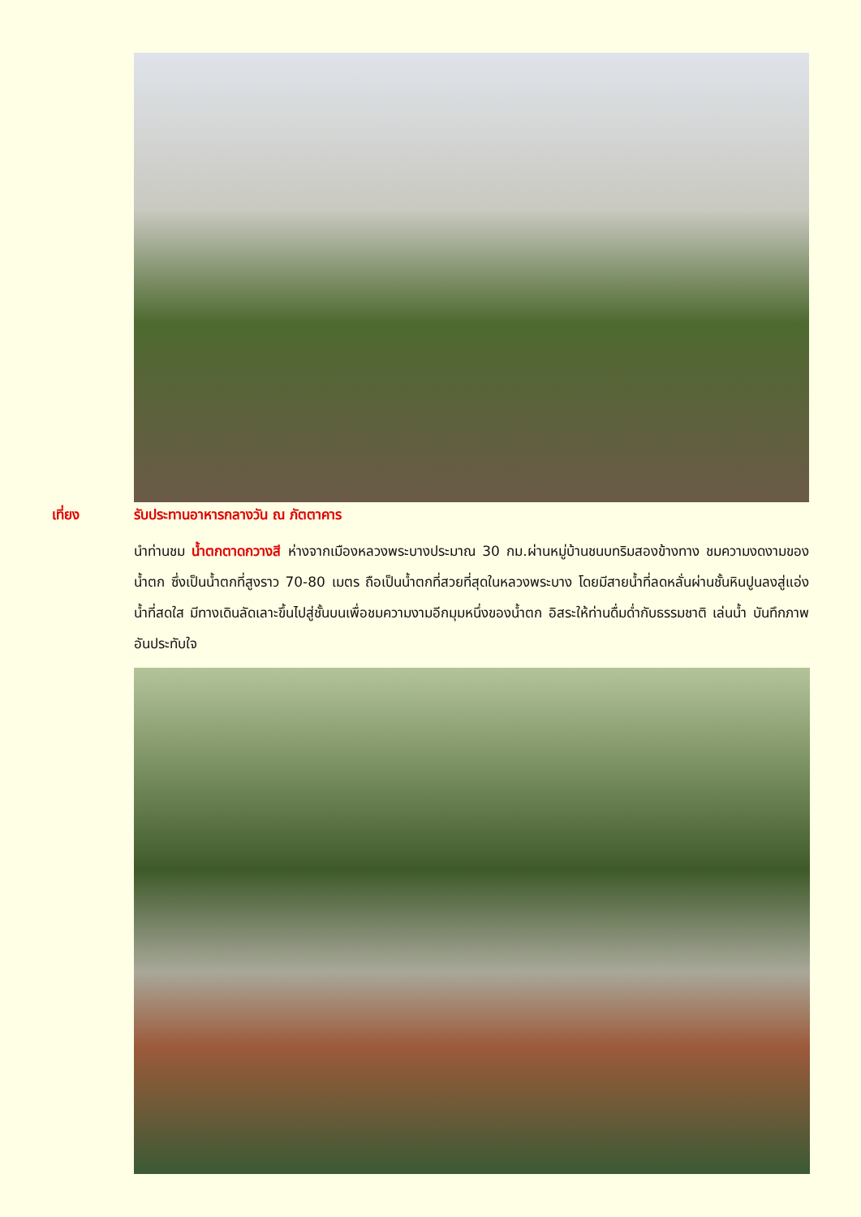เที่ยง รับประทานอาหารกลางวัน ณ ภัตตาคาร
นำท่านชม น้ำตกตาดกวางสี ห่างจากเมืองหลวงพระบางประมาณ 30 กม.ผ่านหมู่บ้านชนบทริมสองข้างทาง ชมความงดงามของน้ำตก ซึ่งเป็นน้ำตกที่สูงราว 70-80 เมตร ถือเป็นน้ำตกที่สวยที่สุดในหลวงพระบาง โดยมีสายน้ำที่ลดหลั่นผ่านชั้นหินปูนลงสู่แอ่งน้ำที่สดใส มีทางเดินลัดเลาะขึ้นไปสู่ชั้นบนเพื่อชมความงามอีกมุมหนึ่งของน้ำตก อิสระให้ท่านดื่มด่ำกับธรรมชาติ เล่นน้ำ บันทึกภาพอันประทับใจ